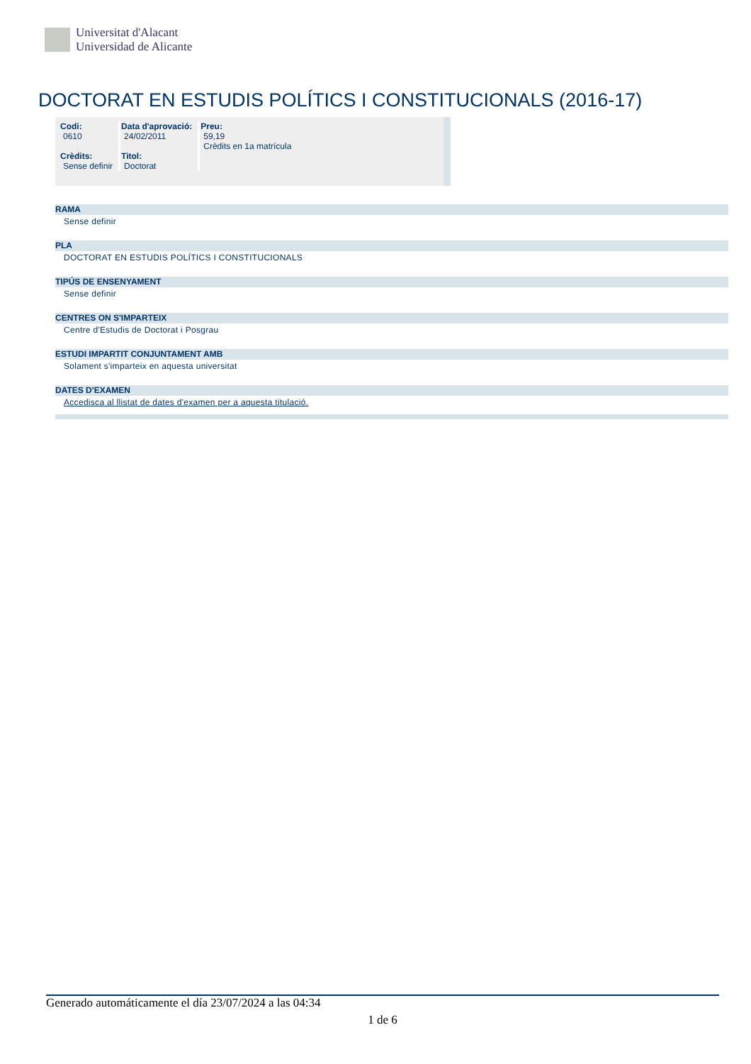Universitat d'Alacant
Universidad de Alicante
DOCTORAT EN ESTUDIS POLÍTICS I CONSTITUCIONALS (2016-17)
| Codi: 0610 Crèdits: Sense definir | Data d'aprovació: 24/02/2011 Titol: Doctorat | Preu: 59,19 Crèdits en 1a matrícula |
RAMA
Sense definir
PLA
DOCTORAT EN ESTUDIS POLÍTICS I CONSTITUCIONALS
TIPÚS DE ENSENYAMENT
Sense definir
CENTRES ON S'IMPARTEIX
Centre d'Estudis de Doctorat i Posgrau
ESTUDI IMPARTIT CONJUNTAMENT AMB
Solament s'imparteix en aquesta universitat
DATES D'EXAMEN
Accedisca al llistat de dates d'examen per a aquesta titulació.
Generado automáticamente el día 23/07/2024 a las 04:34
1 de 6